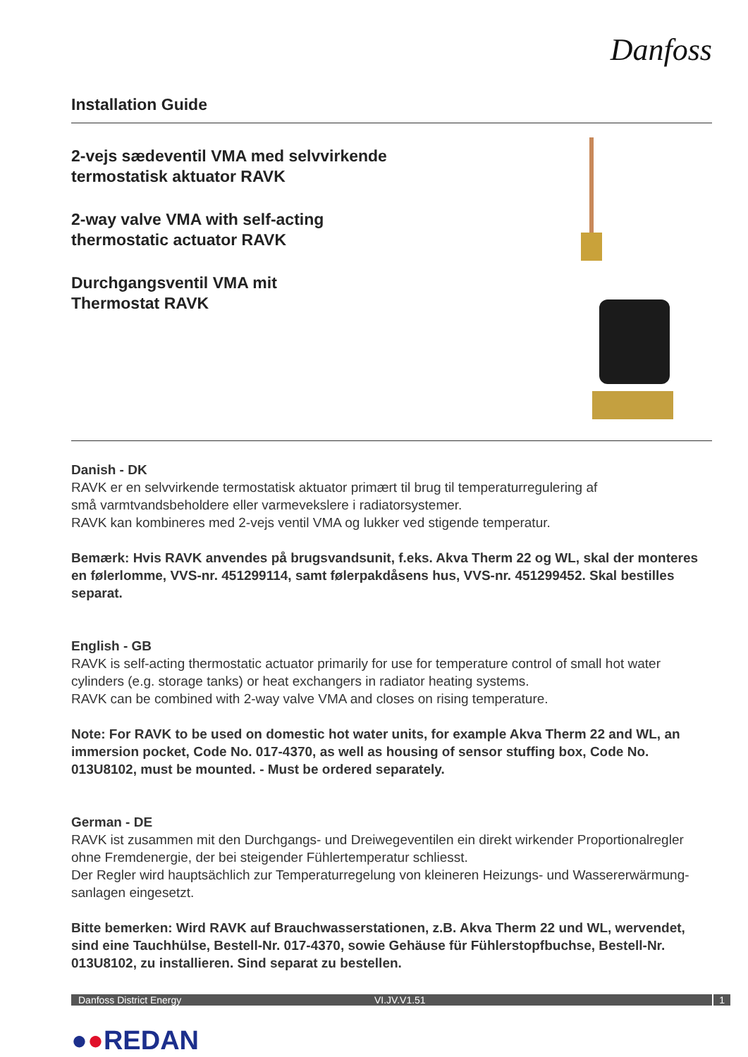Danfoss
Installation Guide
2-vejs sædeventil VMA med selvvirkende
termostatisk aktuator RAVK
2-way valve VMA with self-acting
thermostatic actuator RAVK
Durchgangsventil VMA mit
Thermostat RAVK
Danish - DK
RAVK er en selvvirkende termostatisk aktuator primært til brug til temperaturregulering af
små varmtvandsbeholdere eller varmevekslere i radiatorsystemer.
RAVK kan kombineres med 2-vejs ventil VMA og lukker ved stigende temperatur.
Bemærk: Hvis RAVK anvendes på brugsvandsunit, f.eks. Akva Therm 22 og WL, skal der monteres en følerlomme, VVS-nr. 451299114, samt følerpakdåsens hus, VVS-nr. 451299452. Skal bestilles separat.
English - GB
RAVK is self-acting thermostatic actuator primarily for use for temperature control of small hot water cylinders (e.g. storage tanks) or heat exchangers in radiator heating systems.
RAVK can be combined with 2-way valve VMA and closes on rising temperature.
Note: For RAVK to be used on domestic hot water units, for example Akva Therm 22 and WL, an immersion pocket, Code No. 017-4370, as well as housing of sensor stuffing box, Code No. 013U8102, must be mounted. - Must be ordered separately.
German - DE
RAVK ist zusammen mit den Durchgangs- und Dreiwegeventilen ein direkt wirkender Proportionalregler ohne Fremdenergie, der bei steigender Fühlertemperatur schliesst.
Der Regler wird hauptsächlich zur Temperaturregelung von kleineren Heizungs- und Wassererwärmung-sanlagen eingesetzt.
Bitte bemerken: Wird RAVK auf Brauchwasserstationen, z.B. Akva Therm 22 und WL, wervendet, sind eine Tauchhülse, Bestell-Nr. 017-4370, sowie Gehäuse für Fühlerstopfbuchse, Bestell-Nr. 013U8102, zu installieren. Sind separat zu bestellen.
Danfoss District Energy VI.JV.V1.51 1
●●REDAN